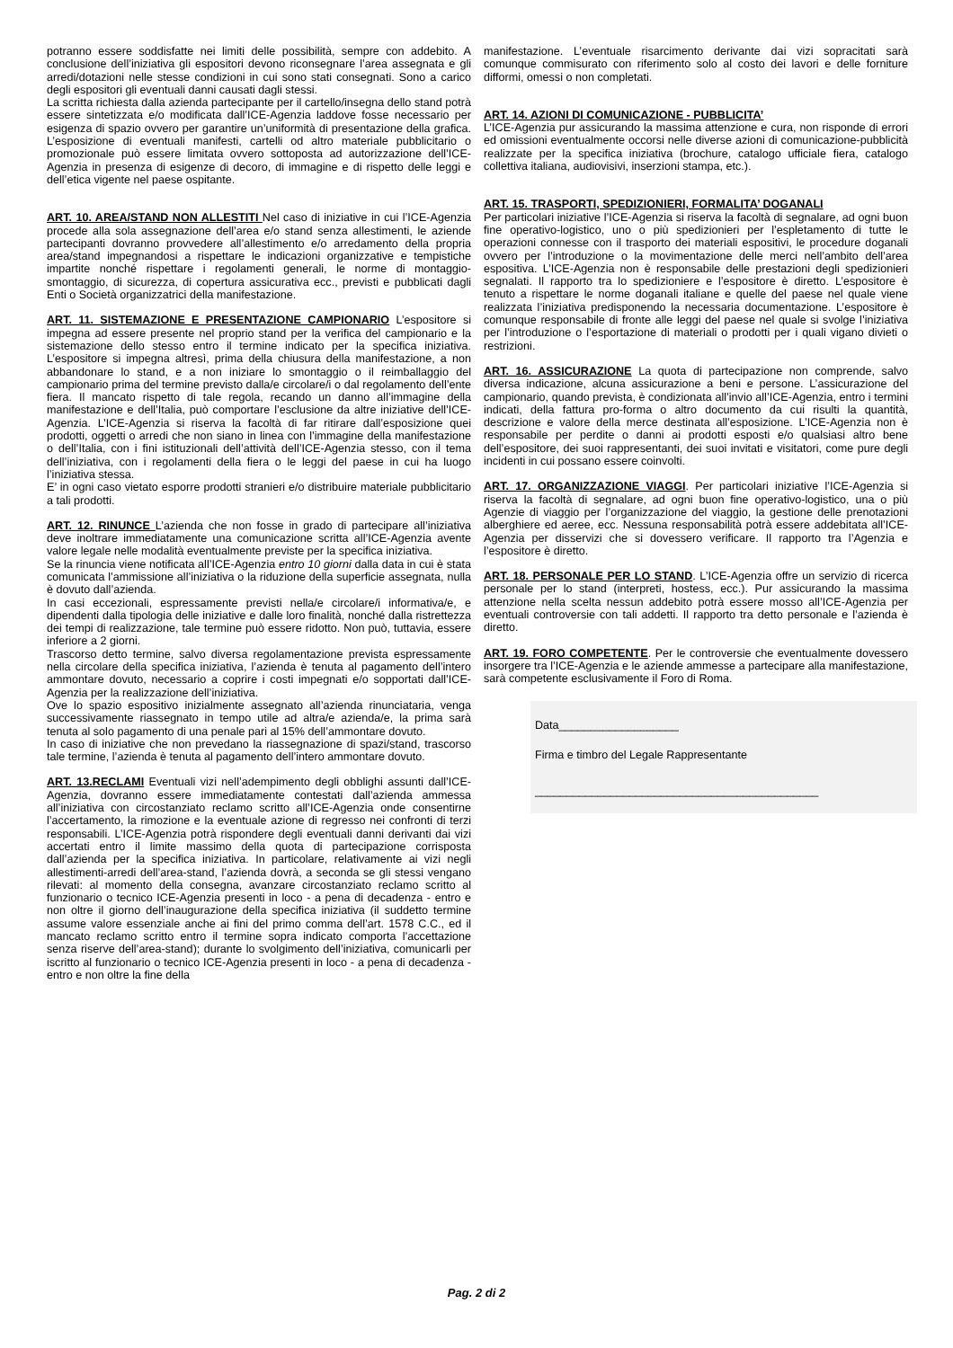potranno essere soddisfatte nei limiti delle possibilità, sempre con addebito. A conclusione dell’iniziativa gli espositori devono riconsegnare l’area assegnata e gli arredi/dotazioni nelle stesse condizioni in cui sono stati consegnati. Sono a carico degli espositori gli eventuali danni causati dagli stessi.
La scritta richiesta dalla azienda partecipante per il cartello/insegna dello stand potrà essere sintetizzata e/o modificata dall’ICE-Agenzia laddove fosse necessario per esigenza di spazio ovvero per garantire un’uniformità di presentazione della grafica. L’esposizione di eventuali manifesti, cartelli od altro materiale pubblicitario o promozionale può essere limitata ovvero sottoposta ad autorizzazione dell’ICE-Agenzia in presenza di esigenze di decoro, di immagine e di rispetto delle leggi e dell’etica vigente nel paese ospitante.
ART. 10. AREA/STAND NON ALLESTITI Nel caso di iniziative in cui l’ICE-Agenzia procede alla sola assegnazione dell’area e/o stand senza allestimenti, le aziende partecipanti dovranno provvedere all’allestimento e/o arredamento della propria area/stand impegnandosi a rispettare le indicazioni organizzative e tempistiche impartite nonché rispettare i regolamenti generali, le norme di montaggio-smontaggio, di sicurezza, di copertura assicurativa ecc., previsti e pubblicati dagli Enti o Società organizzatrici della manifestazione.
ART. 11. SISTEMAZIONE E PRESENTAZIONE CAMPIONARIO L’espositore si impegna ad essere presente nel proprio stand per la verifica del campionario e la sistemazione dello stesso entro il termine indicato per la specifica iniziativa. L’espositore si impegna altresì, prima della chiusura della manifestazione, a non abbandonare lo stand, e a non iniziare lo smontaggio o il reimballaggio del campionario prima del termine previsto dalla/e circolare/i o dal regolamento dell’ente fiera. Il mancato rispetto di tale regola, recando un danno all’immagine della manifestazione e dell’Italia, può comportare l’esclusione da altre iniziative dell’ICE-Agenzia. L’ICE-Agenzia si riserva la facoltà di far ritirare dall’esposizione quei prodotti, oggetti o arredi che non siano in linea con l’immagine della manifestazione o dell’Italia, con i fini istituzionali dell’attività dell’ICE-Agenzia stesso, con il tema dell’iniziativa, con i regolamenti della fiera o le leggi del paese in cui ha luogo l’iniziativa stessa.
E’ in ogni caso vietato esporre prodotti stranieri e/o distribuire materiale pubblicitario a tali prodotti.
ART. 12. RINUNCE L’azienda che non fosse in grado di partecipare all’iniziativa deve inoltrare immediatamente una comunicazione scritta all’ICE-Agenzia avente valore legale nelle modalità eventualmente previste per la specifica iniziativa.
Se la rinuncia viene notificata all’ICE-Agenzia entro 10 giorni dalla data in cui è stata comunicata l’ammissione all’iniziativa o la riduzione della superficie assegnata, nulla è dovuto dall’azienda.
In casi eccezionali, espressamente previsti nella/e circolare/i informativa/e, e dipendenti dalla tipologia delle iniziative e dalle loro finalità, nonché dalla ristrettezza dei tempi di realizzazione, tale termine può essere ridotto. Non può, tuttavia, essere inferiore a 2 giorni.
Trascorso detto termine, salvo diversa regolamentazione prevista espressamente nella circolare della specifica iniziativa, l’azienda è tenuta al pagamento dell’intero ammontare dovuto, necessario a coprire i costi impegnati e/o sopportati dall’ICE-Agenzia per la realizzazione dell’iniziativa.
Ove lo spazio espositivo inizialmente assegnato all’azienda rinunciataria, venga successivamente riassegnato in tempo utile ad altra/e azienda/e, la prima sarà tenuta al solo pagamento di una penale pari al 15% dell’ammontare dovuto.
In caso di iniziative che non prevedano la riassegnazione di spazi/stand, trascorso tale termine, l’azienda è tenuta al pagamento dell’intero ammontare dovuto.
ART. 13.RECLAMI Eventuali vizi nell’adempimento degli obblighi assunti dall’ICE-Agenzia, dovranno essere immediatamente contestati dall’azienda ammessa all’iniziativa con circostanziato reclamo scritto all’ICE-Agenzia onde consentirne l’accertamento, la rimozione e la eventuale azione di regresso nei confronti di terzi responsabili. L’ICE-Agenzia potrà rispondere degli eventuali danni derivanti dai vizi accertati entro il limite massimo della quota di partecipazione corrisposta dall’azienda per la specifica iniziativa. In particolare, relativamente ai vizi negli allestimenti-arredi dell’area-stand, l’azienda dovrà, a seconda se gli stessi vengano rilevati: al momento della consegna, avanzare circostanziato reclamo scritto al funzionario o tecnico ICE-Agenzia presenti in loco - a pena di decadenza - entro e non oltre il giorno dell’inaugurazione della specifica iniziativa (il suddetto termine assume valore essenziale anche ai fini del primo comma dell’art. 1578 C.C., ed il mancato reclamo scritto entro il termine sopra indicato comporta l’accettazione senza riserve dell’area-stand); durante lo svolgimento dell’iniziativa, comunicarli per iscritto al funzionario o tecnico ICE-Agenzia presenti in loco - a pena di decadenza - entro e non oltre la fine della
manifestazione. L’eventuale risarcimento derivante dai vizi sopracitati sarà comunque commisurato con riferimento solo al costo dei lavori e delle forniture difformi, omessi o non completati.
ART. 14. AZIONI DI COMUNICAZIONE - PUBBLICITA’
L’ICE-Agenzia pur assicurando la massima attenzione e cura, non risponde di errori ed omissioni eventualmente occorsi nelle diverse azioni di comunicazione-pubblicità realizzate per la specifica iniziativa (brochure, catalogo ufficiale fiera, catalogo collettiva italiana, audiovisivi, inserzioni stampa, etc.).
ART. 15. TRASPORTI, SPEDIZIONIERI, FORMALITA’ DOGANALI
Per particolari iniziative l’ICE-Agenzia si riserva la facoltà di segnalare, ad ogni buon fine operativo-logistico, uno o più spedizionieri per l’espletamento di tutte le operazioni connesse con il trasporto dei materiali espositivi, le procedure doganali ovvero per l’introduzione o la movimentazione delle merci nell’ambito dell’area espositiva. L’ICE-Agenzia non è responsabile delle prestazioni degli spedizionieri segnalati. Il rapporto tra lo spedizioniere e l’espositore è diretto. L’espositore è tenuto a rispettare le norme doganali italiane e quelle del paese nel quale viene realizzata l’iniziativa predisponendo la necessaria documentazione. L’espositore è comunque responsabile di fronte alle leggi del paese nel quale si svolge l’iniziativa per l’introduzione o l’esportazione di materiali o prodotti per i quali vigano divieti o restrizioni.
ART. 16. ASSICURAZIONE La quota di partecipazione non comprende, salvo diversa indicazione, alcuna assicurazione a beni e persone. L’assicurazione del campionario, quando prevista, è condizionata all’invio all’ICE-Agenzia, entro i termini indicati, della fattura pro-forma o altro documento da cui risulti la quantità, descrizione e valore della merce destinata all’esposizione. L’ICE-Agenzia non è responsabile per perdite o danni ai prodotti esposti e/o qualsiasi altro bene dell’espositore, dei suoi rappresentanti, dei suoi invitati e visitatori, come pure degli incidenti in cui possano essere coinvolti.
ART. 17. ORGANIZZAZIONE VIAGGI. Per particolari iniziative l’ICE-Agenzia si riserva la facoltà di segnalare, ad ogni buon fine operativo-logistico, una o più Agenzie di viaggio per l’organizzazione del viaggio, la gestione delle prenotazioni alberghiere ed aeree, ecc. Nessuna responsabilità potrà essere addebitata all’ICE-Agenzia per disservizi che si dovessero verificare. Il rapporto tra l’Agenzia e l’espositore è diretto.
ART. 18. PERSONALE PER LO STAND. L’ICE-Agenzia offre un servizio di ricerca personale per lo stand (interpreti, hostess, ecc.). Pur assicurando la massima attenzione nella scelta nessun addebito potrà essere mosso all’ICE-Agenzia per eventuali controversie con tali addetti. Il rapporto tra detto personale e l’azienda è diretto.
ART. 19. FORO COMPETENTE. Per le controversie che eventualmente dovessero insorgere tra l’ICE-Agenzia e le aziende ammesse a partecipare alla manifestazione, sarà competente esclusivamente il Foro di Roma.
Data___________________
Firma e timbro del Legale Rappresentante
_____________________________________________
Pag. 2 di 2